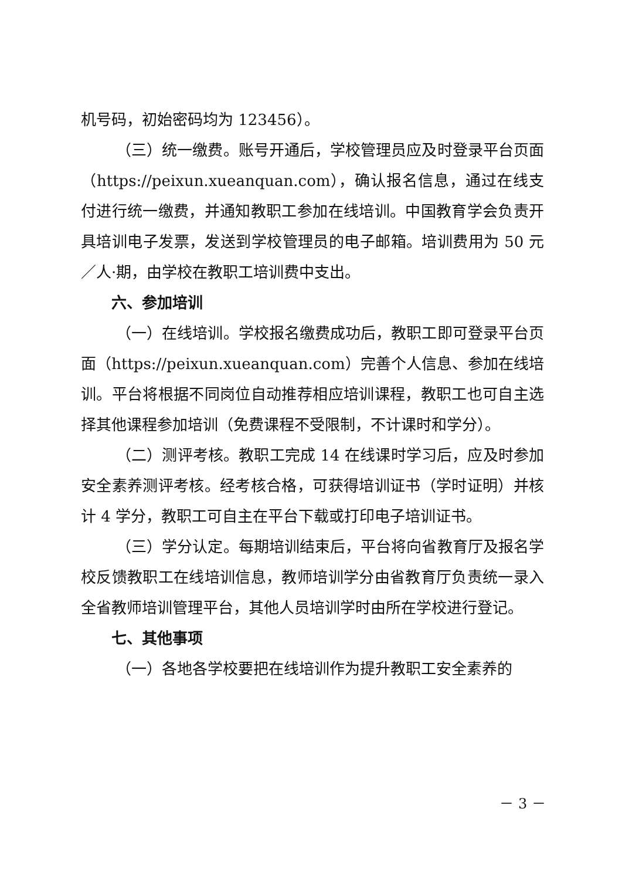机号码，初始密码均为 123456）。
（三）统一缴费。账号开通后，学校管理员应及时登录平台页面（https://peixun.xueanquan.com），确认报名信息，通过在线支付进行统一缴费，并通知教职工参加在线培训。中国教育学会负责开具培训电子发票，发送到学校管理员的电子邮箱。培训费用为 50 元／人·期，由学校在教职工培训费中支出。
六、参加培训
（一）在线培训。学校报名缴费成功后，教职工即可登录平台页面（https://peixun.xueanquan.com）完善个人信息、参加在线培训。平台将根据不同岗位自动推荐相应培训课程，教职工也可自主选择其他课程参加培训（免费课程不受限制，不计课时和学分）。
（二）测评考核。教职工完成 14 在线课时学习后，应及时参加安全素养测评考核。经考核合格，可获得培训证书（学时证明）并核计 4 学分，教职工可自主在平台下载或打印电子培训证书。
（三）学分认定。每期培训结束后，平台将向省教育厅及报名学校反馈教职工在线培训信息，教师培训学分由省教育厅负责统一录入全省教师培训管理平台，其他人员培训学时由所在学校进行登记。
七、其他事项
（一）各地各学校要把在线培训作为提升教职工安全素养的
－ 3 －